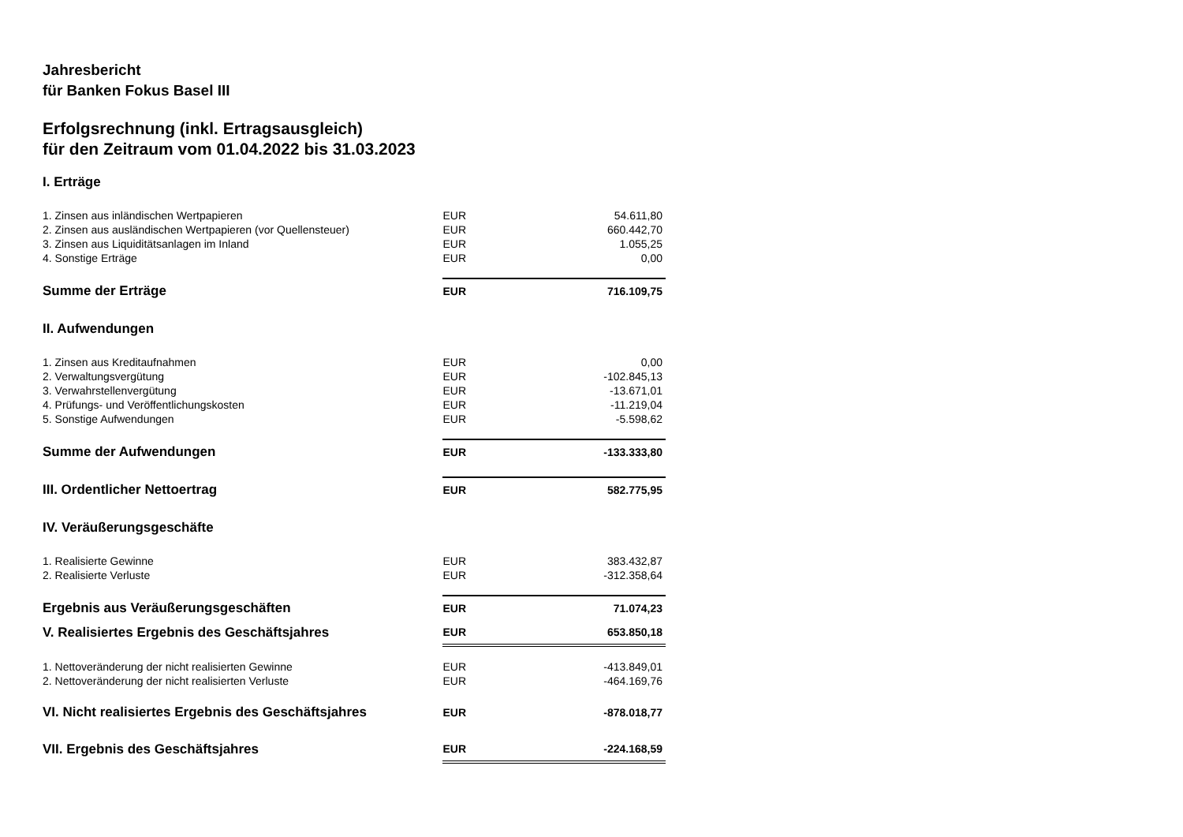Jahresbericht
für Banken Fokus Basel III
Erfolgsrechnung (inkl. Ertragsausgleich)
für den Zeitraum vom 01.04.2022 bis 31.03.2023
| I. Erträge | | |
| 1. Zinsen aus inländischen Wertpapieren | EUR | 54.611,80 |
| 2. Zinsen aus ausländischen Wertpapieren (vor Quellensteuer) | EUR | 660.442,70 |
| 3. Zinsen aus Liquiditätsanlagen im Inland | EUR | 1.055,25 |
| 4. Sonstige Erträge | EUR | 0,00 |
| Summe der Erträge | EUR | 716.109,75 |
| II. Aufwendungen | | |
| 1. Zinsen aus Kreditaufnahmen | EUR | 0,00 |
| 2. Verwaltungsvergütung | EUR | -102.845,13 |
| 3. Verwahrstellenvergütung | EUR | -13.671,01 |
| 4. Prüfungs- und Veröffentlichungskosten | EUR | -11.219,04 |
| 5. Sonstige Aufwendungen | EUR | -5.598,62 |
| Summe der Aufwendungen | EUR | -133.333,80 |
| III. Ordentlicher Nettoertrag | EUR | 582.775,95 |
| IV. Veräußerungsgeschäfte | | |
| 1. Realisierte Gewinne | EUR | 383.432,87 |
| 2. Realisierte Verluste | EUR | -312.358,64 |
| Ergebnis aus Veräußerungsgeschäften | EUR | 71.074,23 |
| V. Realisiertes Ergebnis des Geschäftsjahres | EUR | 653.850,18 |
| 1. Nettoveränderung der nicht realisierten Gewinne | EUR | -413.849,01 |
| 2. Nettoveränderung der nicht realisierten Verluste | EUR | -464.169,76 |
| VI. Nicht realisiertes Ergebnis des Geschäftsjahres | EUR | -878.018,77 |
| VII. Ergebnis des Geschäftsjahres | EUR | -224.168,59 |